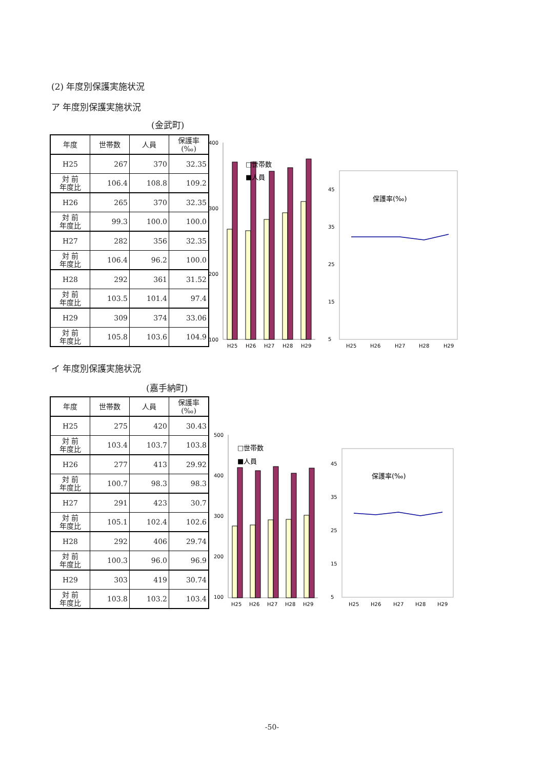(2) 年度別保護実施状況
ア 年度別保護実施状況
(金武町)
| 年度 | 世帯数 | 人員 | 保護率(‰) |
| H25 | 267 | 370 | 32.35 |
| 対 前 年度比 | 106.4 | 108.8 | 109.2 |
| H26 | 265 | 370 | 32.35 |
| 対 前 年度比 | 99.3 | 100.0 | 100.0 |
| H27 | 282 | 356 | 32.35 |
| 対 前 年度比 | 106.4 | 96.2 | 100.0 |
| H28 | 292 | 361 | 31.52 |
| 対 前 年度比 | 103.5 | 101.4 | 97.4 |
| H29 | 309 | 374 | 33.06 |
| 対 前 年度比 | 105.8 | 103.6 | 104.9 |
400
300
200
100
□世帯数
■人員
H25
H26
H27
H28
H29
45
35
25
15
5
保護率(‰)
H25
H26
H27
H28
H29
イ 年度別保護実施状況
(嘉手納町)
| 年度 | 世帯数 | 人員 | 保護率(‰) |
| H25 | 275 | 420 | 30.43 |
| 対 前 年度比 | 103.4 | 103.7 | 103.8 |
| H26 | 277 | 413 | 29.92 |
| 対 前 年度比 | 100.7 | 98.3 | 98.3 |
| H27 | 291 | 423 | 30.7 |
| 対 前 年度比 | 105.1 | 102.4 | 102.6 |
| H28 | 292 | 406 | 29.74 |
| 対 前 年度比 | 100.3 | 96.0 | 96.9 |
| H29 | 303 | 419 | 30.74 |
| 対 前 年度比 | 103.8 | 103.2 | 103.4 |
500
400
300
200
100
□世帯数
■人員
H25
H26
H27
H28
H29
45
35
25
15
5
保護率(‰)
H25
H26
H27
H28
H29
-50-